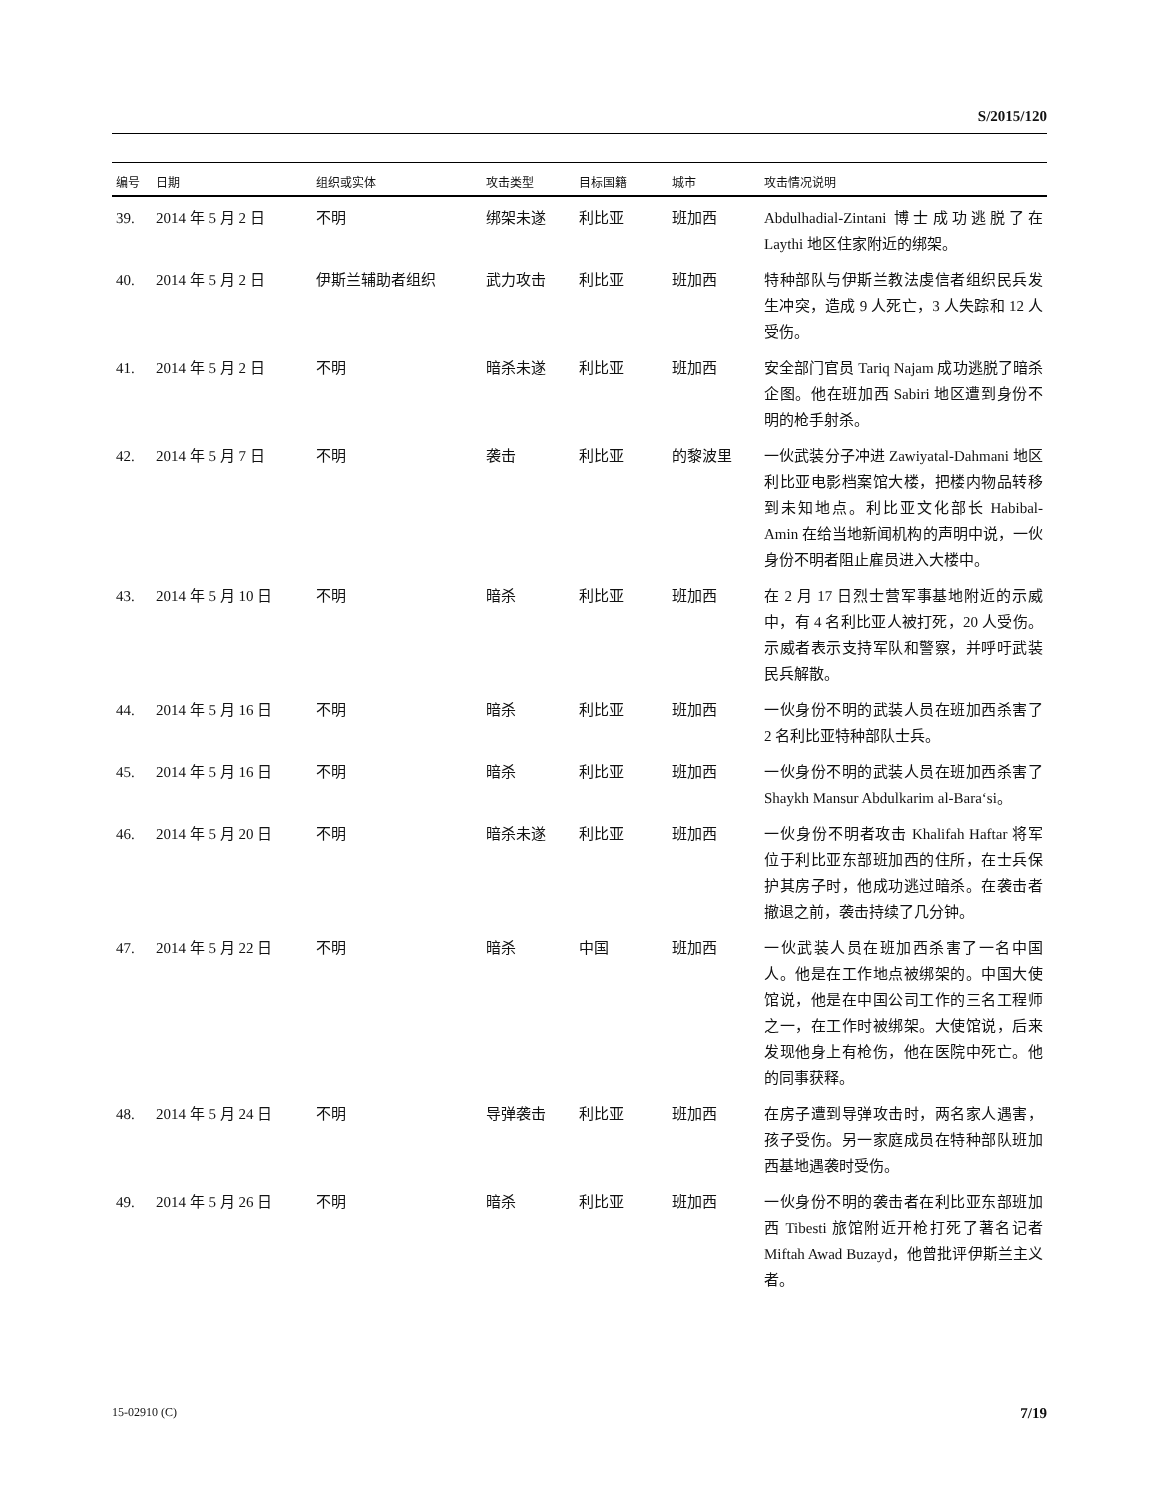S/2015/120
| 编号 | 日期 | 组织或实体 | 攻击类型 | 目标国籍 | 城市 | 攻击情况说明 |
| --- | --- | --- | --- | --- | --- | --- |
| 39. | 2014 年 5 月 2 日 | 不明 | 绑架未遂 | 利比亚 | 班加西 | Abdulhadial-Zintani 博士成功逃脱了在 Laythi 地区住家附近的绑架。 |
| 40. | 2014 年 5 月 2 日 | 伊斯兰辅助者组织 | 武力攻击 | 利比亚 | 班加西 | 特种部队与伊斯兰教法虔信者组织民兵发生冲突，造成 9 人死亡，3 人失踪和 12 人受伤。 |
| 41. | 2014 年 5 月 2 日 | 不明 | 暗杀未遂 | 利比亚 | 班加西 | 安全部门官员 Tariq Najam 成功逃脱了暗杀企图。他在班加西 Sabiri 地区遭到身份不明的枪手射杀。 |
| 42. | 2014 年 5 月 7 日 | 不明 | 袭击 | 利比亚 | 的黎波里 | 一伙武装分子冲进 Zawiyatal-Dahmani 地区利比亚电影档案馆大楼，把楼内物品转移到未知地点。利比亚文化部长 Habibal-Amin 在给当地新闻机构的声明中说，一伙身份不明者阻止雇员进入大楼中。 |
| 43. | 2014 年 5 月 10 日 | 不明 | 暗杀 | 利比亚 | 班加西 | 在 2 月 17 日烈士营军事基地附近的示威中，有 4 名利比亚人被打死，20 人受伤。示威者表示支持军队和警察，并呼吁武装民兵解散。 |
| 44. | 2014 年 5 月 16 日 | 不明 | 暗杀 | 利比亚 | 班加西 | 一伙身份不明的武装人员在班加西杀害了 2 名利比亚特种部队士兵。 |
| 45. | 2014 年 5 月 16 日 | 不明 | 暗杀 | 利比亚 | 班加西 | 一伙身份不明的武装人员在班加西杀害了 Shaykh Mansur Abdulkarim al-Bara‘si。 |
| 46. | 2014 年 5 月 20 日 | 不明 | 暗杀未遂 | 利比亚 | 班加西 | 一伙身份不明者攻击 Khalifah Haftar 将军位于利比亚东部班加西的住所，在士兵保护其房子时，他成功逃过暗杀。在袭击者撤退之前，袭击持续了几分钟。 |
| 47. | 2014 年 5 月 22 日 | 不明 | 暗杀 | 中国 | 班加西 | 一伙武装人员在班加西杀害了一名中国人。他是在工作地点被绑架的。中国大使馆说，他是在中国公司工作的三名工程师之一，在工作时被绑架。大使馆说，后来发现他身上有枪伤，他在医院中死亡。他的同事获释。 |
| 48. | 2014 年 5 月 24 日 | 不明 | 导弹袭击 | 利比亚 | 班加西 | 在房子遭到导弹攻击时，两名家人遇害，孩子受伤。另一家庭成员在特种部队班加西基地遇袭时受伤。 |
| 49. | 2014 年 5 月 26 日 | 不明 | 暗杀 | 利比亚 | 班加西 | 一伙身份不明的袭击者在利比亚东部班加西 Tibesti 旅馆附近开枪打死了著名记者 Miftah Awad Buzayd，他曾批评伊斯兰主义者。 |
15-02910 (C) 7/19